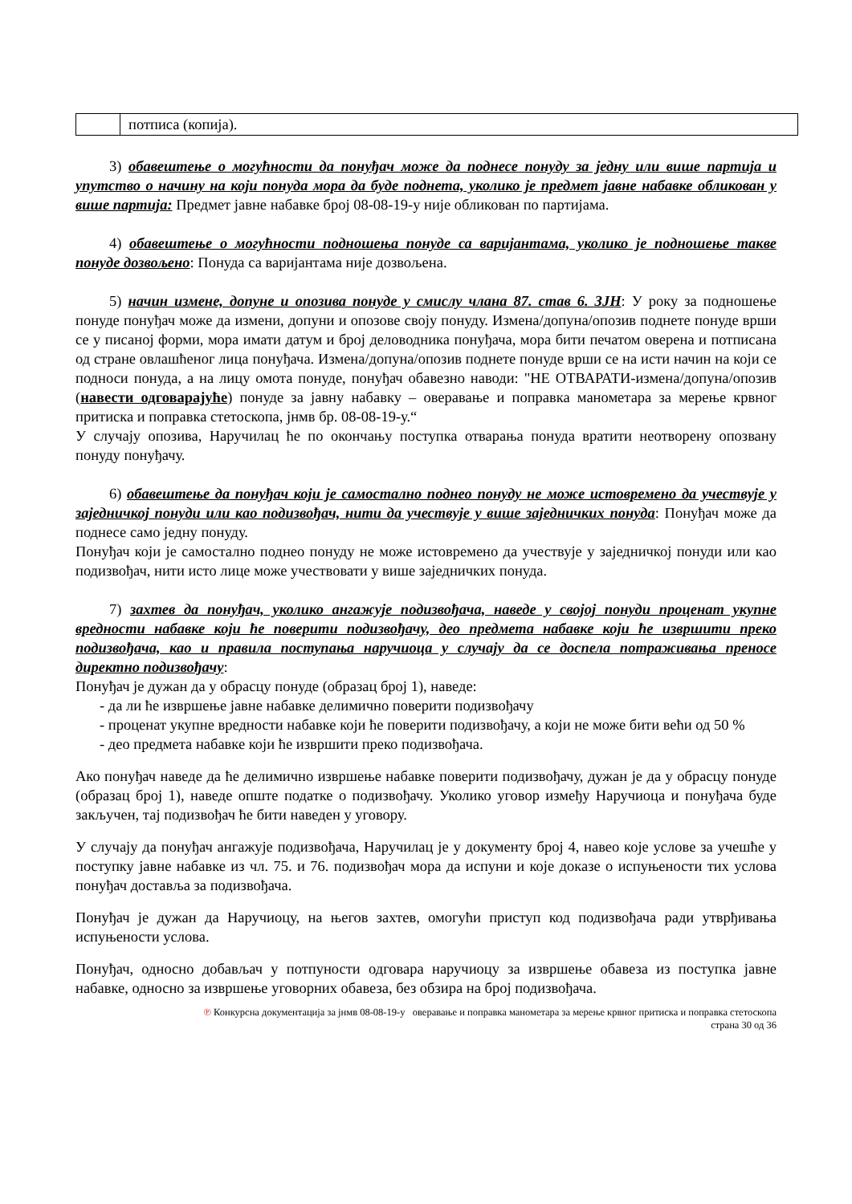| | потписа (копија). |
3) обавештење о могућности да понуђач може да поднесе понуду за једну или више партија и упутство о начину на који понуда мора да буде поднета, уколико је предмет јавне набавке обликован у више партија: Предмет јавне набавке број 08-08-19-у није обликован по партијама.
4) обавештење о могућности подношења понуде са варијантама, уколико је подношење такве понуде дозвољено: Понуда са варијантама није дозвољена.
5) начин измене, допуне и опозива понуде у смислу члана 87. став 6. ЗЈН: У року за подношење понуде понуђач може да измени, допуни и опозове своју понуду. Измена/допуна/опозив поднете понуде врши се у писаној форми, мора имати датум и број деловодника понуђача, мора бити печатом оверена и потписана од стране овлашћеног лица понуђача. Измена/допуна/опозив поднете понуде врши се на исти начин на који се подноси понуда, а на лицу омота понуде, понуђач обавезно наводи: "НЕ ОТВАРАТИ-измена/допуна/опозив (навести одговарајуће) понуде за јавну набавку – оверавање и поправка манометара за мерење крвног притиска и поправка стетоскопа, јнмв бр. 08-08-19-у.“
У случају опозива, Наручилац ће по окончању поступка отварања понуда вратити неотворену опозвану понуду понуђачу.
6) обавештење да понуђач који је самостално поднео понуду не може истовремено да учествује у заједничкој понуди или као подизвођач, нити да учествује у више заједничких понуда: Понуђач може да поднесе само једну понуду.
Понуђач који је самостално поднео понуду не може истовремено да учествује у заједничкој понуди или као подизвођач, нити исто лице може учествовати у више заједничких понуда.
7) захтев да понуђач, уколико ангажује подизвођача, наведе у својој понуди проценат укупне вредности набавке који ће поверити подизвођачу, део предмета набавке који ће извршити преко подизвођача, као и правила поступања наручиоца у случају да се доспела потраживања преносе директно подизвођачу:
Понуђач је дужан да у обрасцу понуде (образац број 1), наведе:
- да ли ће извршење јавне набавке делимично поверити подизвођачу
- проценат укупне вредности набавке који ће поверити подизвођачу, а који не може бити већи од 50 %
- део предмета набавке који ће извршити преко подизвођача.
Ако понуђач наведе да ће делимично извршење набавке поверити подизвођачу, дужан је да у обрасцу понуде (образац број 1), наведе опште податке о подизвођачу. Уколико уговор између Наручиоца и понуђача буде закључен, тај подизвођач ће бити наведен у уговору.
У случају да понуђач ангажује подизвођача, Наручилац је у документу број 4, навео које услове за учешће у поступку јавне набавке из чл. 75. и 76. подизвођач мора да испуни и које доказе о испуњености тих услова понуђач доставља за подизвођача.
Понуђач је дужан да Наручиоцу, на његов захтев, омогући приступ код подизвођача ради утврђивања испуњености услова.
Понуђач, односно добављач у потпуности одговара наручиоцу за извршење обавеза из поступка јавне набавке, односно за извршење уговорних обавеза, без обзира на број подизвођача.
℗ Конкурсна документација за јнмв 08-08-19-у оверавање и поправка манометара за мерење крвног притиска и поправка стетоскопа
страна 30 од 36